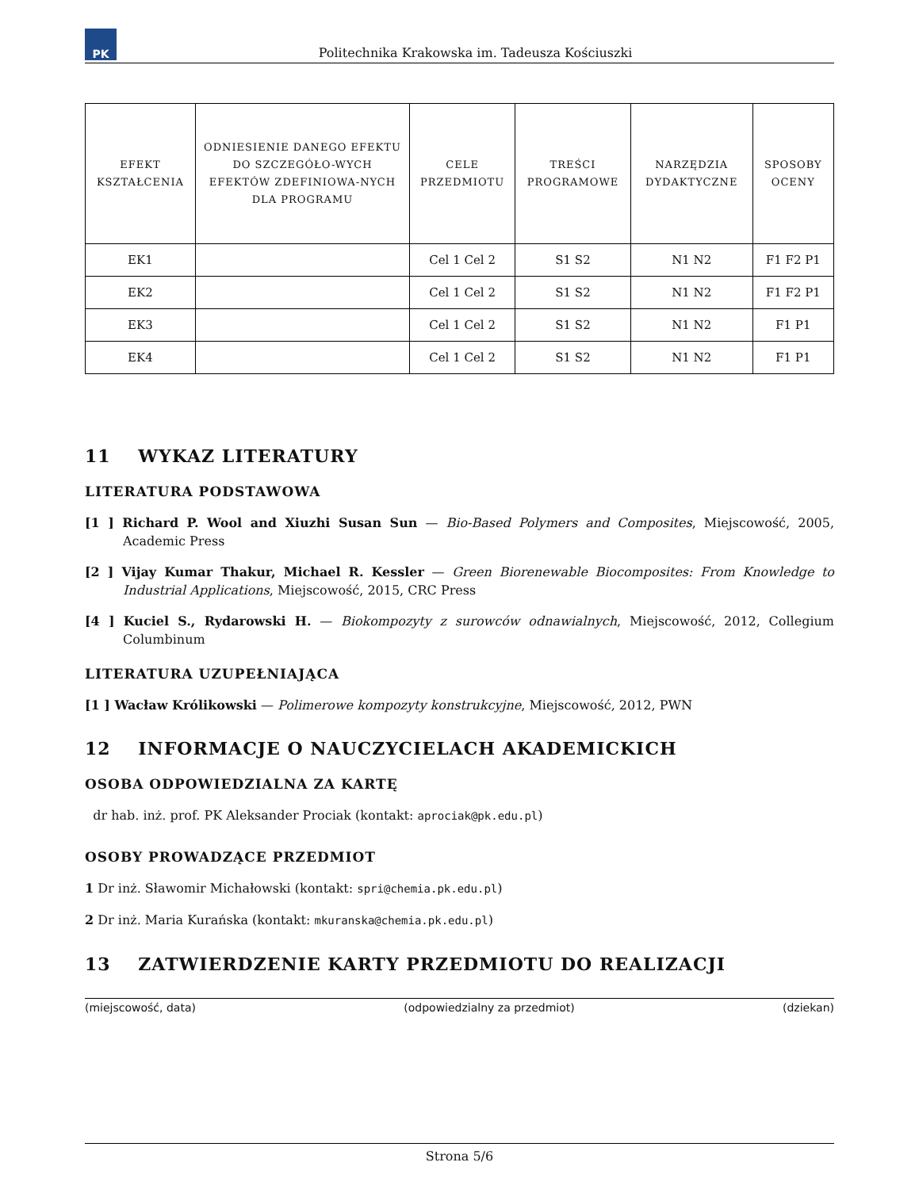PK
Politechnika Krakowska im. Tadeusza Kościuszki
| EFEKT KSZTAŁCENIA | ODNIESIENIE DANEGO EFEKTU DO SZCZEGÓŁO-WYCH EFEKTÓW ZDEFINIOWA-NYCH DLA PROGRAMU | CELE PRZEDMIOTU | TREŚCI PROGRAMOWE | NARZĘDZIA DYDAKTYCZNE | SPOSOBY OCENY |
| --- | --- | --- | --- | --- | --- |
| EK1 | | Cel 1 Cel 2 | S1 S2 | N1 N2 | F1 F2 P1 |
| EK2 | | Cel 1 Cel 2 | S1 S2 | N1 N2 | F1 F2 P1 |
| EK3 | | Cel 1 Cel 2 | S1 S2 | N1 N2 | F1 P1 |
| EK4 | | Cel 1 Cel 2 | S1 S2 | N1 N2 | F1 P1 |
11 WYKAZ LITERATURY
LITERATURA PODSTAWOWA
[1 ] Richard P. Wool and Xiuzhi Susan Sun — Bio-Based Polymers and Composites, Miejscowość, 2005, Academic Press
[2 ] Vijay Kumar Thakur, Michael R. Kessler — Green Biorenewable Biocomposites: From Knowledge to Industrial Applications, Miejscowość, 2015, CRC Press
[4 ] Kuciel S., Rydarowski H. — Biokompozyty z surowców odnawialnych, Miejscowość, 2012, Collegium Columbinum
LITERATURA UZUPEŁNIAJĄCA
[1 ] Wacław Królikowski — Polimerowe kompozyty konstrukcyjne, Miejscowość, 2012, PWN
12 INFORMACJE O NAUCZYCIELACH AKADEMICKICH
OSOBA ODPOWIEDZIALNA ZA KARTĘ
dr hab. inż. prof. PK Aleksander Prociak (kontakt: aprociak@pk.edu.pl)
OSOBY PROWADZĄCE PRZEDMIOT
1 Dr inż. Sławomir Michałowski (kontakt: spri@chemia.pk.edu.pl)
2 Dr inż. Maria Kurańska (kontakt: mkuranska@chemia.pk.edu.pl)
13 ZATWIERDZENIE KARTY PRZEDMIOTU DO REALIZACJI
(miejscowość, data) (odpowiedzialny za przedmiot) (dziekan)
Strona 5/6